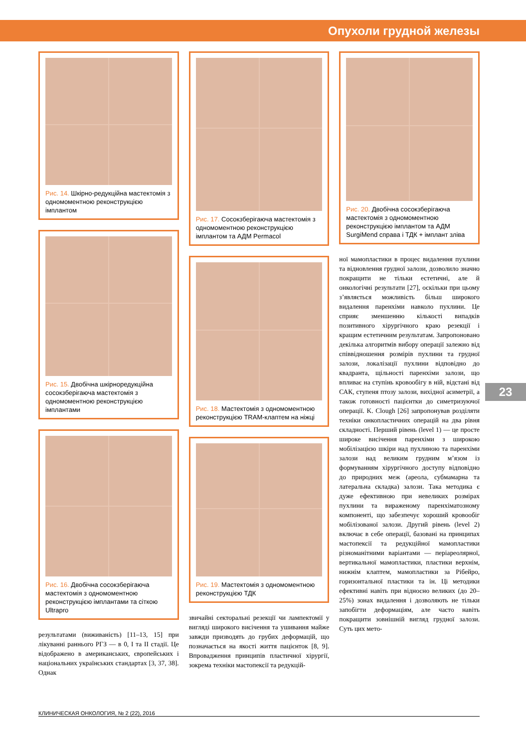Опухоли грудной железы
23
Рис. 14. Шкірно-редукційна мастектомія з одномоментною реконструкцією імплантом
Рис. 15. Двобічна шкірноредукційна сосокзберігаюча мастектомія з одномоментною реконструкцією імплантами
Рис. 16. Двобічна сосокзберігаюча мастектомія з одномоментною реконструкцією імплантами та сіткою Ultrapro
результатами (виживаність) [11–13, 15] при лікуванні раннього РГЗ — в 0, I та II стадії. Це відображено в американських, європейських і національних українських стандартах [3, 37, 38]. Однак
Рис. 17. Сосокзберігаюча мастектомія з одномоментною реконструкцією імплантом та АДМ Permacol
Рис. 18. Мастектомія з одномоментною реконструкцією TRAM-клаптем на ніжці
Рис. 19. Мастектомія з одномоментною реконструкцією ТДК
звичайні секторальні резекції чи лампектомії у вигляді широкого висічення та ушивання майже завжди призводять до грубих деформацій, що позначається на якості життя пацієнток [8, 9]. Впровадження принципів пластичної хірургії, зокрема техніки мастопексії та редукцій-
Рис. 20. Двобічна сосокзберігаюча мастектомія з одномоментною реконструкцією імплантом та АДМ SurgiMend справа і ТДК + імплант зліва
ної мамопластики в процес видалення пухлини та відновлення грудної залози, дозволило значно покращити не тільки естетичні, але й онкологічні результати [27], оскільки при цьому з’являється можливість більш широкого видалення паренхіми навколо пухлини. Це сприяє зменшенню кількості випадків позитивного хірургічного краю резекції і кращим естетичним результатам. Запропоновано декілька алгоритмів вибору операції залежно від співвідношення розмірів пухлини та грудної залози, локалізації пухлини відповідно до квадранта, щільності паренхіми залози, що впливає на ступінь кровообігу в ній, відстані від САК, ступеня птозу залози, вихідної асиметрії, а також готовності пацієнтки до симетризуючої операції. K. Clough [26] запропонував розділяти техніки онкопластичних операцій на два рівня складності. Перший рівень (level 1) — це просте широке висічення паренхіми з широкою мобілізацією шкіри над пухлиною та паренхіми залози над великим грудним м’язом із формуванням хірургічного доступу відповідно до природних меж (ареола, субмамарна та латеральна складка) залози. Така методика є дуже ефективною при невеликих розмірах пухлини та вираженому паренхіматозному компоненті, що забезпечує хороший кровообіг мобілізованої залози. Другий рівень (level 2) включає в себе операції, базовані на принципах мастопексії та редукційної мамопластики різноманітними варіантами — періареолярної, вертикальної мамопластики, пластики верхнім, нижнім клаптем, мамопластики за Рібейро, горизонтальної пластики та ін. Ці методики ефективні навіть при відносно великих (до 20–25%) зонах видалення і дозволяють не тільки запобігти деформаціям, але часто навіть покращити зовнішній вигляд грудної залози. Суть цих мето-
КЛИНИЧЕСКАЯ ОНКОЛОГИЯ, № 2 (22), 2016